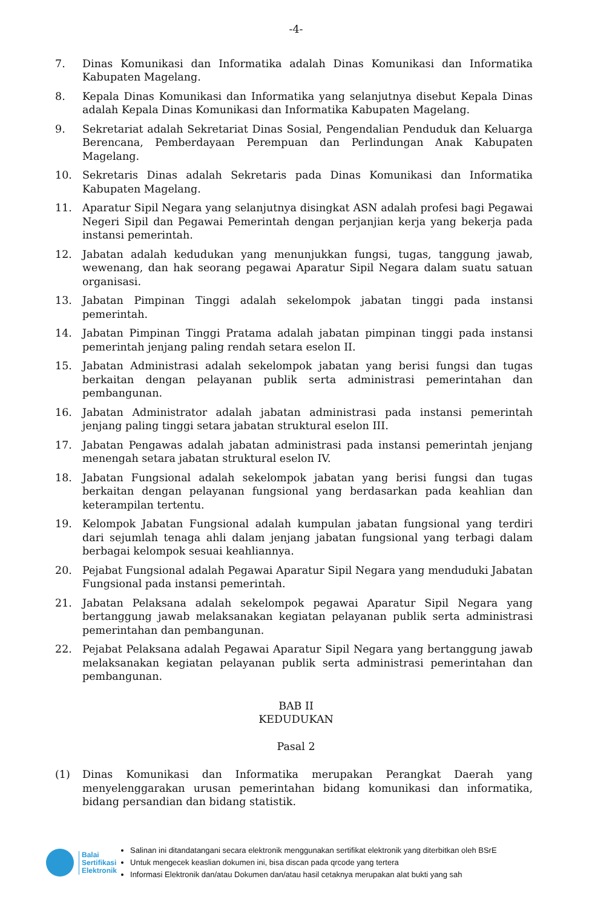-4-
7. Dinas Komunikasi dan Informatika adalah Dinas Komunikasi dan Informatika Kabupaten Magelang.
8. Kepala Dinas Komunikasi dan Informatika yang selanjutnya disebut Kepala Dinas adalah Kepala Dinas Komunikasi dan Informatika Kabupaten Magelang.
9. Sekretariat adalah Sekretariat Dinas Sosial, Pengendalian Penduduk dan Keluarga Berencana, Pemberdayaan Perempuan dan Perlindungan Anak Kabupaten Magelang.
10. Sekretaris Dinas adalah Sekretaris pada Dinas Komunikasi dan Informatika Kabupaten Magelang.
11. Aparatur Sipil Negara yang selanjutnya disingkat ASN adalah profesi bagi Pegawai Negeri Sipil dan Pegawai Pemerintah dengan perjanjian kerja yang bekerja pada instansi pemerintah.
12. Jabatan adalah kedudukan yang menunjukkan fungsi, tugas, tanggung jawab, wewenang, dan hak seorang pegawai Aparatur Sipil Negara dalam suatu satuan organisasi.
13. Jabatan Pimpinan Tinggi adalah sekelompok jabatan tinggi pada instansi pemerintah.
14. Jabatan Pimpinan Tinggi Pratama adalah jabatan pimpinan tinggi pada instansi pemerintah jenjang paling rendah setara eselon II.
15. Jabatan Administrasi adalah sekelompok jabatan yang berisi fungsi dan tugas berkaitan dengan pelayanan publik serta administrasi pemerintahan dan pembangunan.
16. Jabatan Administrator adalah jabatan administrasi pada instansi pemerintah jenjang paling tinggi setara jabatan struktural eselon III.
17. Jabatan Pengawas adalah jabatan administrasi pada instansi pemerintah jenjang menengah setara jabatan struktural eselon IV.
18. Jabatan Fungsional adalah sekelompok jabatan yang berisi fungsi dan tugas berkaitan dengan pelayanan fungsional yang berdasarkan pada keahlian dan keterampilan tertentu.
19. Kelompok Jabatan Fungsional adalah kumpulan jabatan fungsional yang terdiri dari sejumlah tenaga ahli dalam jenjang jabatan fungsional yang terbagi dalam berbagai kelompok sesuai keahliannya.
20. Pejabat Fungsional adalah Pegawai Aparatur Sipil Negara yang menduduki Jabatan Fungsional pada instansi pemerintah.
21. Jabatan Pelaksana adalah sekelompok pegawai Aparatur Sipil Negara yang bertanggung jawab melaksanakan kegiatan pelayanan publik serta administrasi pemerintahan dan pembangunan.
22. Pejabat Pelaksana adalah Pegawai Aparatur Sipil Negara yang bertanggung jawab melaksanakan kegiatan pelayanan publik serta administrasi pemerintahan dan pembangunan.
BAB II
KEDUDUKAN
Pasal 2
(1) Dinas Komunikasi dan Informatika merupakan Perangkat Daerah yang menyelenggarakan urusan pemerintahan bidang komunikasi dan informatika, bidang persandian dan bidang statistik.
Balai
Sertifikasi
Elektronik
Salinan ini ditandatangani secara elektronik menggunakan sertifikat elektronik yang diterbitkan oleh BSrE
Untuk mengecek keaslian dokumen ini, bisa discan pada qrcode yang tertera
Informasi Elektronik dan/atau Dokumen dan/atau hasil cetaknya merupakan alat bukti yang sah